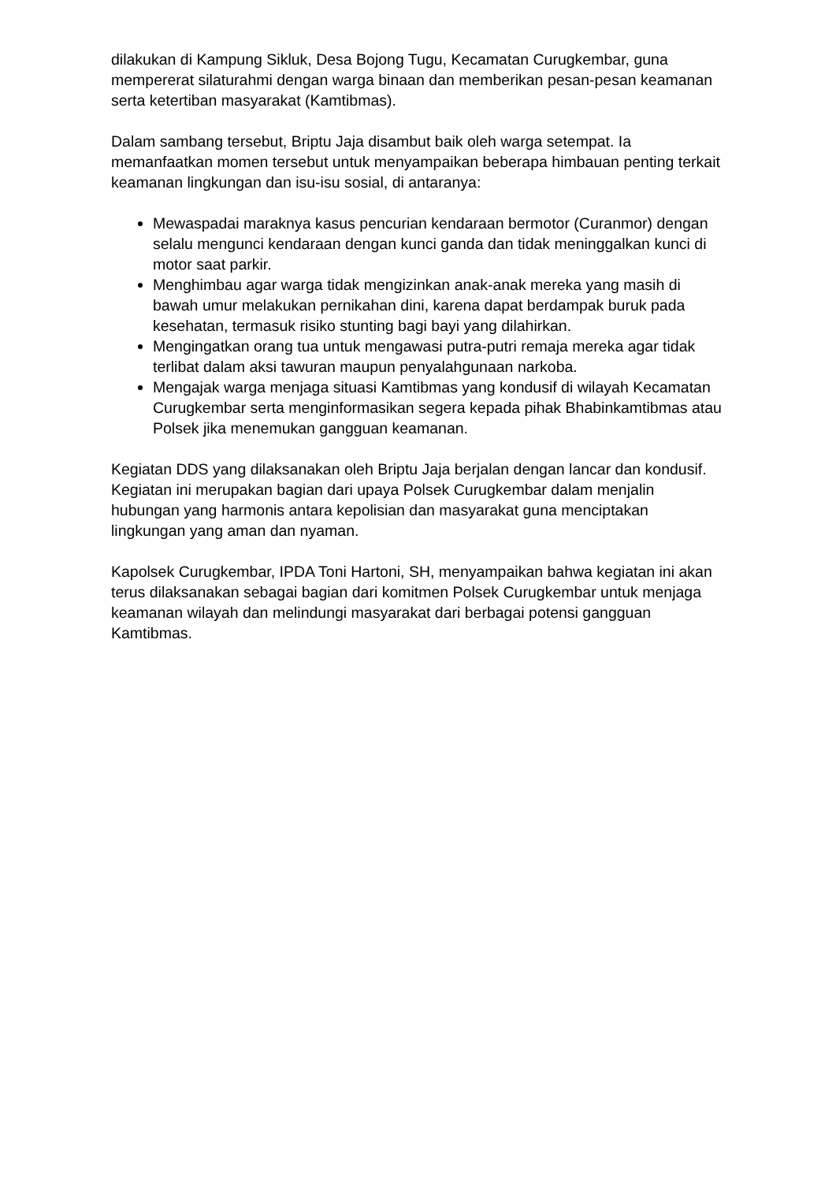dilakukan di Kampung Sikluk, Desa Bojong Tugu, Kecamatan Curugkembar, guna mempererat silaturahmi dengan warga binaan dan memberikan pesan-pesan keamanan serta ketertiban masyarakat (Kamtibmas).
Dalam sambang tersebut, Briptu Jaja disambut baik oleh warga setempat. Ia memanfaatkan momen tersebut untuk menyampaikan beberapa himbauan penting terkait keamanan lingkungan dan isu-isu sosial, di antaranya:
Mewaspadai maraknya kasus pencurian kendaraan bermotor (Curanmor) dengan selalu mengunci kendaraan dengan kunci ganda dan tidak meninggalkan kunci di motor saat parkir.
Menghimbau agar warga tidak mengizinkan anak-anak mereka yang masih di bawah umur melakukan pernikahan dini, karena dapat berdampak buruk pada kesehatan, termasuk risiko stunting bagi bayi yang dilahirkan.
Mengingatkan orang tua untuk mengawasi putra-putri remaja mereka agar tidak terlibat dalam aksi tawuran maupun penyalahgunaan narkoba.
Mengajak warga menjaga situasi Kamtibmas yang kondusif di wilayah Kecamatan Curugkembar serta menginformasikan segera kepada pihak Bhabinkamtibmas atau Polsek jika menemukan gangguan keamanan.
Kegiatan DDS yang dilaksanakan oleh Briptu Jaja berjalan dengan lancar dan kondusif. Kegiatan ini merupakan bagian dari upaya Polsek Curugkembar dalam menjalin hubungan yang harmonis antara kepolisian dan masyarakat guna menciptakan lingkungan yang aman dan nyaman.
Kapolsek Curugkembar, IPDA Toni Hartoni, SH, menyampaikan bahwa kegiatan ini akan terus dilaksanakan sebagai bagian dari komitmen Polsek Curugkembar untuk menjaga keamanan wilayah dan melindungi masyarakat dari berbagai potensi gangguan Kamtibmas.